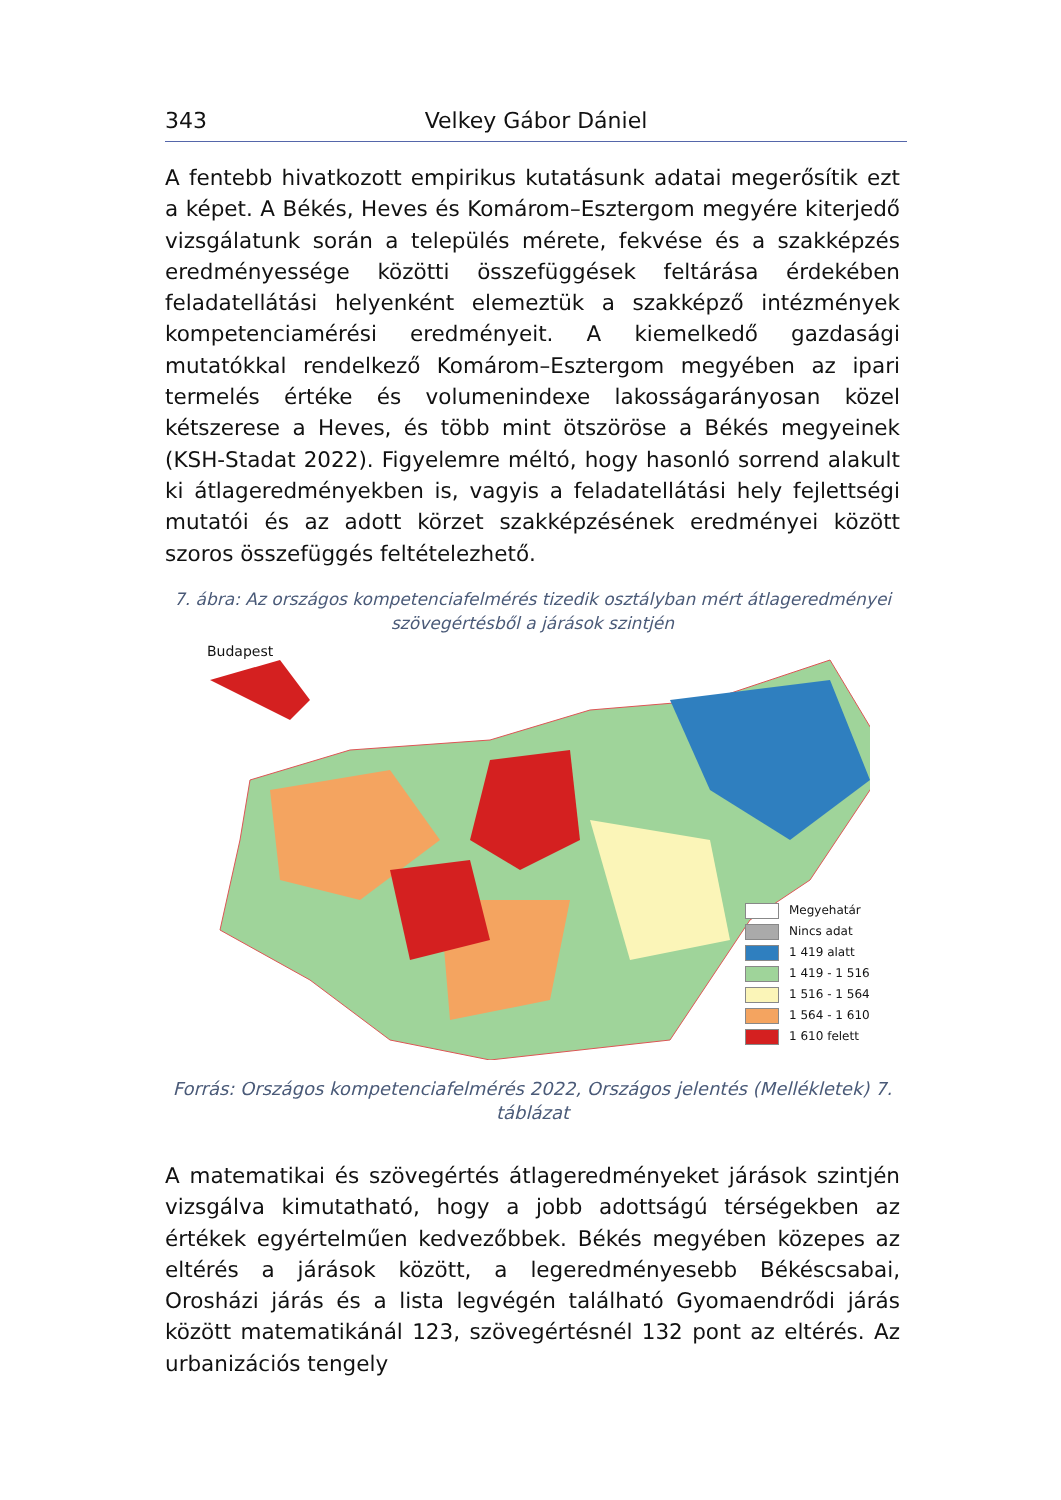343 Velkey Gábor Dániel
A fentebb hivatkozott empirikus kutatásunk adatai megerősítik ezt a képet. A Békés, Heves és Komárom–Esztergom megyére kiterjedő vizsgálatunk során a település mérete, fekvése és a szakképzés eredményessége közötti összefüggések feltárása érdekében feladatellátási helyenként elemeztük a szakképző intézmények kompetenciamérési eredményeit. A kiemelkedő gazdasági mutatókkal rendelkező Komárom–Esztergom megyében az ipari termelés értéke és volumenindexe lakosságarányosan közel kétszerese a Heves, és több mint ötszöröse a Békés megyeinek (KSH-Stadat 2022). Figyelemre méltó, hogy hasonló sorrend alakult ki átlageredményekben is, vagyis a feladatellátási hely fejlettségi mutatói és az adott körzet szakképzésének eredményei között szoros összefüggés feltételezhető.
7. ábra: Az országos kompetenciafelmérés tizedik osztályban mért átlageredményei szövegértésből a járások szintjén
Budapest
Megyehatár
Nincs adat
1 419 alatt
1 419 - 1 516
1 516 - 1 564
1 564 - 1 610
1 610 felett
Forrás: Országos kompetenciafelmérés 2022, Országos jelentés (Mellékletek) 7. táblázat
A matematikai és szövegértés átlageredményeket járások szintjén vizsgálva kimutatható, hogy a jobb adottságú térségekben az értékek egyértelműen kedvezőbbek. Békés megyében közepes az eltérés a járások között, a legeredményesebb Békéscsabai, Orosházi járás és a lista legvégén található Gyomaendrődi járás között matematikánál 123, szövegértésnél 132 pont az eltérés. Az urbanizációs tengely